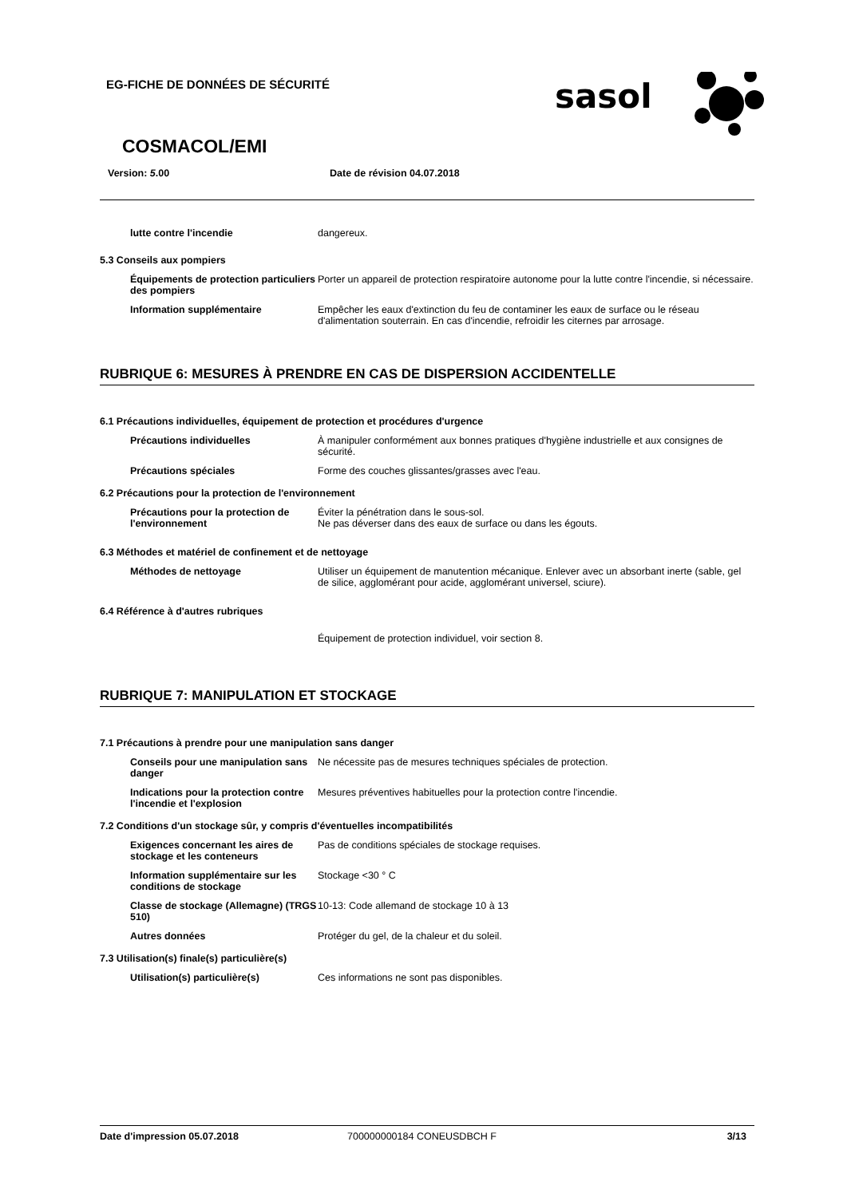EG-FICHE DE DONNÉES DE SÉCURITÉ
sasol
COSMACOL/EMI
Version: 5.00 Date de révision 04.07.2018
lutte contre l'incendie dangereux.
5.3 Conseils aux pompiers
Équipements de protection particuliers des pompiers
Porter un appareil de protection respiratoire autonome pour la lutte contre l'incendie, si nécessaire.
Information supplémentaire Empêcher les eaux d'extinction du feu de contaminer les eaux de surface ou le réseau d'alimentation souterrain. En cas d'incendie, refroidir les citernes par arrosage.
RUBRIQUE 6: MESURES À PRENDRE EN CAS DE DISPERSION ACCIDENTELLE
6.1 Précautions individuelles, équipement de protection et procédures d'urgence
Précautions individuelles À manipuler conformément aux bonnes pratiques d'hygiène industrielle et aux consignes de sécurité.
Précautions spéciales Forme des couches glissantes/grasses avec l'eau.
6.2 Précautions pour la protection de l'environnement
Précautions pour la protection de l'environnement
Éviter la pénétration dans le sous-sol.
Ne pas déverser dans des eaux de surface ou dans les égouts.
6.3 Méthodes et matériel de confinement et de nettoyage
Méthodes de nettoyage Utiliser un équipement de manutention mécanique. Enlever avec un absorbant inerte (sable, gel de silice, agglomérant pour acide, agglomérant universel, sciure).
6.4 Référence à d'autres rubriques
Équipement de protection individuel, voir section 8.
RUBRIQUE 7: MANIPULATION ET STOCKAGE
7.1 Précautions à prendre pour une manipulation sans danger
Conseils pour une manipulation sans danger
Ne nécessite pas de mesures techniques spéciales de protection.
Indications pour la protection contre l'incendie et l'explosion
Mesures préventives habituelles pour la protection contre l'incendie.
7.2 Conditions d'un stockage sûr, y compris d'éventuelles incompatibilités
Exigences concernant les aires de stockage et les conteneurs
Pas de conditions spéciales de stockage requises.
Information supplémentaire sur les conditions de stockage
Stockage <30 ° C
Classe de stockage (Allemagne) (TRGS 510)
10-13: Code allemand de stockage 10 à 13
Autres données Protéger du gel, de la chaleur et du soleil.
7.3 Utilisation(s) finale(s) particulière(s)
Utilisation(s) particulière(s) Ces informations ne sont pas disponibles.
Date d'impression 05.07.2018 700000000184 CONEUSDBCH F 3/13